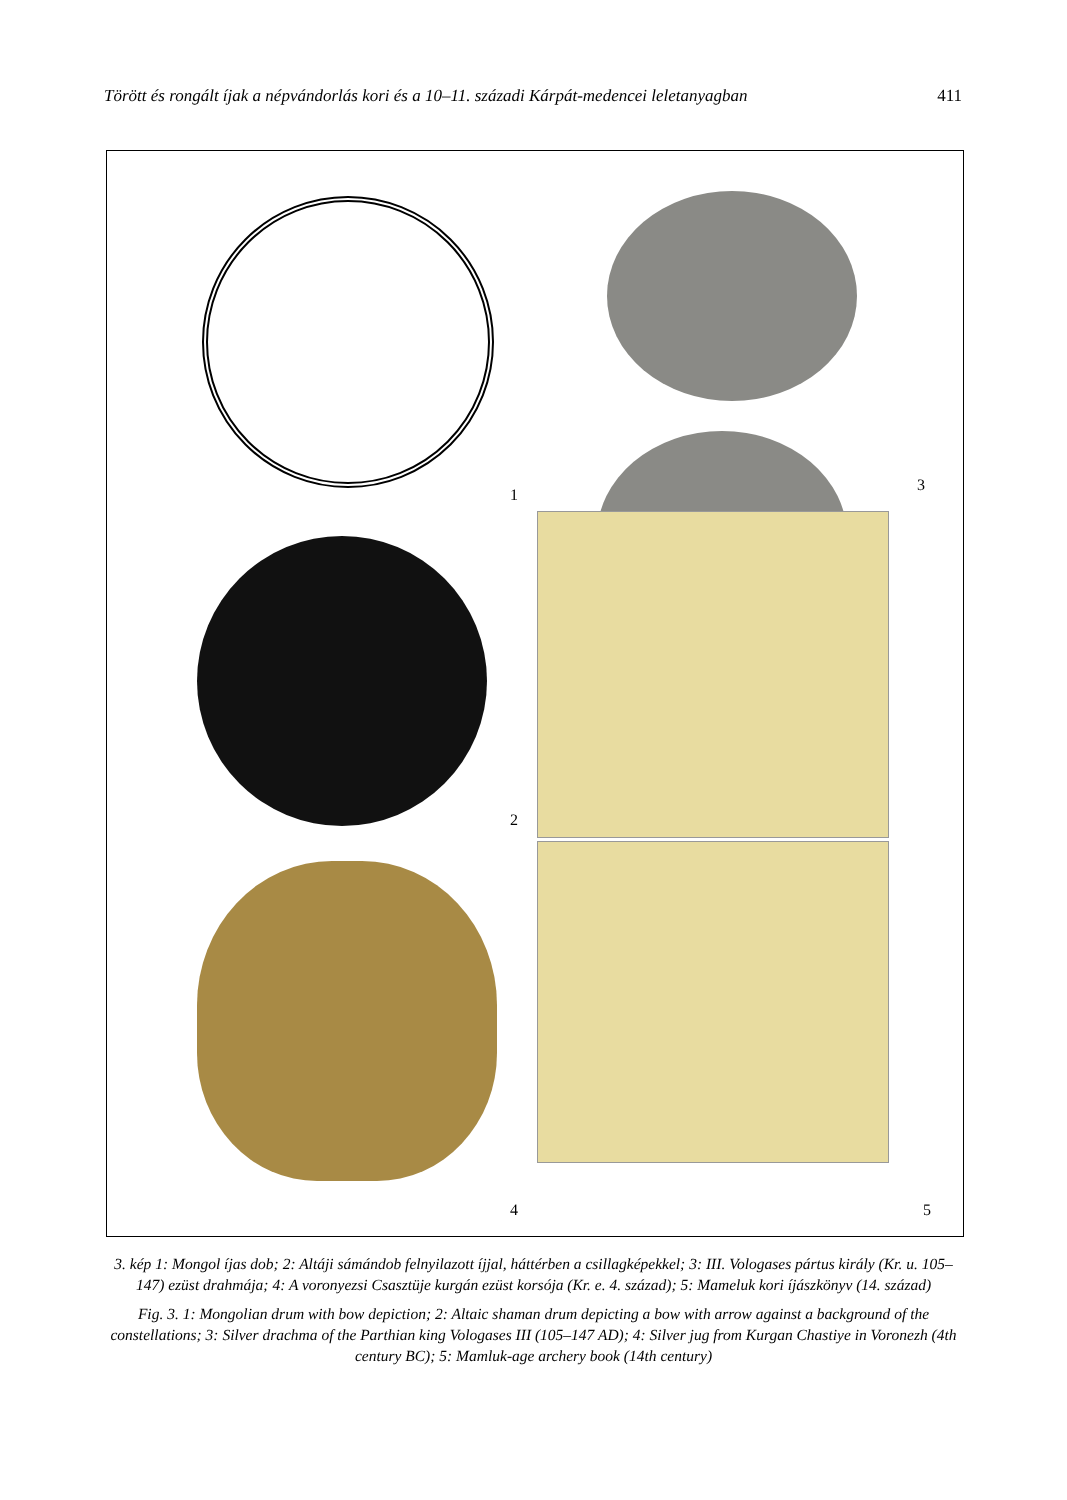Törött és rongált íjak a népvándorlás kori és a 10–11. századi Kárpát-medencei leletanyagban 411
1
2
3
4
5
3. kép 1: Mongol íjas dob; 2: Altáji sámándob felnyilazott íjjal, háttérben a csillagképekkel; 3: III. Vologases pártus király (Kr. u. 105–147) ezüst drahmája; 4: A voronyezsi Csasztüje kurgán ezüst korsója (Kr. e. 4. század); 5: Mameluk kori íjászkönyv (14. század)
Fig. 3. 1: Mongolian drum with bow depiction; 2: Altaic shaman drum depicting a bow with arrow against a background of the constellations; 3: Silver drachma of the Parthian king Vologases III (105–147 AD); 4: Silver jug from Kurgan Chastiye in Voronezh (4th century BC); 5: Mamluk-age archery book (14th century)